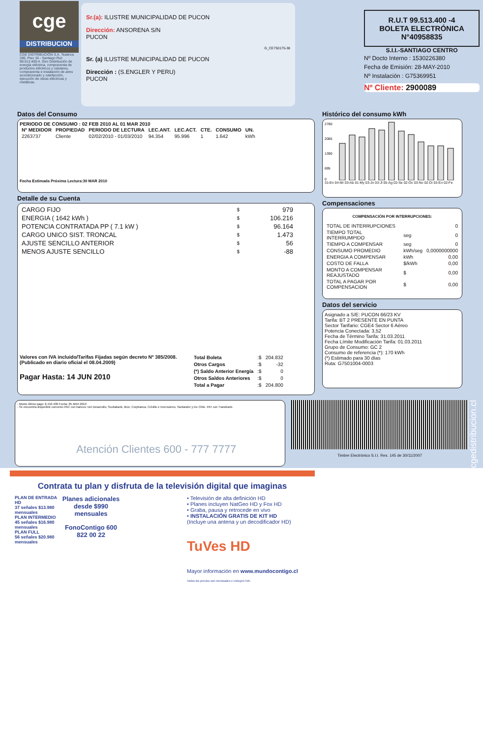cge
DISTRIBUCION
CGE DISTRIBUCIÓN S.A. Teatinos 280, Piso 16 - Santiago Rut: 99.513.400-4. Giro Distribución de energía eléctrica, compraventa de productos eléctricos y celulares, compraventa e instalación de aires acondicionado y calefacción, ejecución de obras eléctricas y metálicas.
Sr.(a): ILUSTRE MUNICIPALIDAD DE PUCON
Dirección: ANSORENA S/N
PUCON
G_CE750175-38
Sr. (a) ILUSTRE MUNICIPALIDAD DE PUCON
Dirección : (S.ENGLER Y PERU)
PUCON
R.U.T 99.513.400 -4
BOLETA ELECTRÓNICA
N°40958835
S.I.I.-SANTIAGO CENTRO
Nº Docto Interno : 1530226380
Fecha de Emisión: 28-MAY-2010
Nº Instalación : G75369951
Nº Cliente: 2900089
Datos del Consumo
PERIODO DE CONSUMO : 02 FEB 2010 AL 01 MAR 2010
| Nº MEDIDOR | PROPIEDAD | PERIODO DE LECTURA | LEC.ANT. | LEC.ACT. | CTE. | CONSUMO | UN. |
| --- | --- | --- | --- | --- | --- | --- | --- |
| 2263737 | Cliente | 02/02/2010 - 01/03/2010 | 94.354 | 95.996 | 1 | 1.642 | kWh |
Fecha Estimada Próxima Lectura:30 MAR 2010
Detalle de su Cuenta
| CARGO FIJO | $ | 979 |
| ENERGIA ( 1642 kWh ) | $ | 106.216 |
| POTENCIA CONTRATADA PP ( 7.1 kW ) | $ | 96.164 |
| CARGO UNICO SIST. TRONCAL | $ | 1.473 |
| AJUSTE SENCILLO ANTERIOR | $ | 56 |
| MENOS AJUSTE SENCILLO | $ | -88 |
Valores con IVA incluido/Tarifas Fijadas según decreto Nº 385/2008. (Publicado en diario oficial el 08.04.2009)
Pagar Hasta: 14 JUN 2010
| Total Boleta | :$ | 204.832 |
| Otros Cargos | :$ | -32 |
| (*) Saldo Anterior Energía | :$ | 0 |
| Otros Saldos Anteriores | :$ | 0 |
| Total a Pagar | :$ | 204.800 |
Histórico del consumo kWh
2780
2085
1390
695
0
31-En 04-Mr 03-Ab 01-My 03-Jn 03-Jl 05-Ag 02-Se 02-Oc 03-No 02-Di 03-En 02-Fe
Compensaciones
COMPENSACIÓN POR INTERRUPCIONES:
| TOTAL DE INTERRUPCIONES | | 0 |
| TIEMPO TOTAL INTERRUMPIDO | seg | 0 |
| TIEMPO A COMPENSAR | seg | 0 |
| CONSUMO PROMEDIO | kWh/seg | 0,0000000000 |
| ENERGIA A COMPENSAR | kWh | 0,00 |
| COSTO DE FALLA | $/kWh | 0,00 |
| MONTO A COMPENSAR REAJUSTADO | $ | 0,00 |
| TOTAL A PAGAR POR COMPENSACION | $ | 0,00 |
Datos del servicio
Asignado a S/E: PUCON 66/23 KV
Tarifa: BT 2 PRESENTE EN PUNTA
Sector Tarifario: CGE4 Sector 6 Aéreo
Potencia Conectada: 3,52
Fecha de Término Tarifa: 31.03.2011
Fecha Límite Modificación Tarifa: 01.03.2011
Grupo de Consumo: GC 2
Consumo de referencia (*): 170 kWh
(*) Estimado para 30 días
Ruta: G7501004-0003
- Monto último pago: $ 410.400 Fecha: 05-MAY-2010
- Se encuentra disponible convenio PAC con bancos: Del Desarrollo, Scotiabank, Bice, Corpbanca, Crédito e Inversiones, Santander y De Chile. PAT con Transbank.
Atención Clientes 600 - 777 7777
Timbre Electrónico S.I.I. Res. 145 de 30/11/2007
www.cgedistribucion.cl
Contrata tu plan y disfruta de la televisión digital que imaginas
PLAN DE ENTRADA HD
37 señales $13.980 mensuales
PLAN INTERMEDIO
45 señales $16.980 mensuales
PLAN FULL
56 señales $20.980 mensuales
Planes adicionales desde $990 mensuales
FonoContigo 600 822 00 22
• Televisión de alta definición HD
• Planes incluyen NatGeo HD y Fox HD
• Graba, pausa y retrocede en vivo
• INSTALACIÓN GRATIS DE KIT HD
(Incluye una antena y un decodificador HD)
TuVes HD
Mayor información en www.mundocontigo.cl
Todos los precios son mensuales e incluyen IVA.